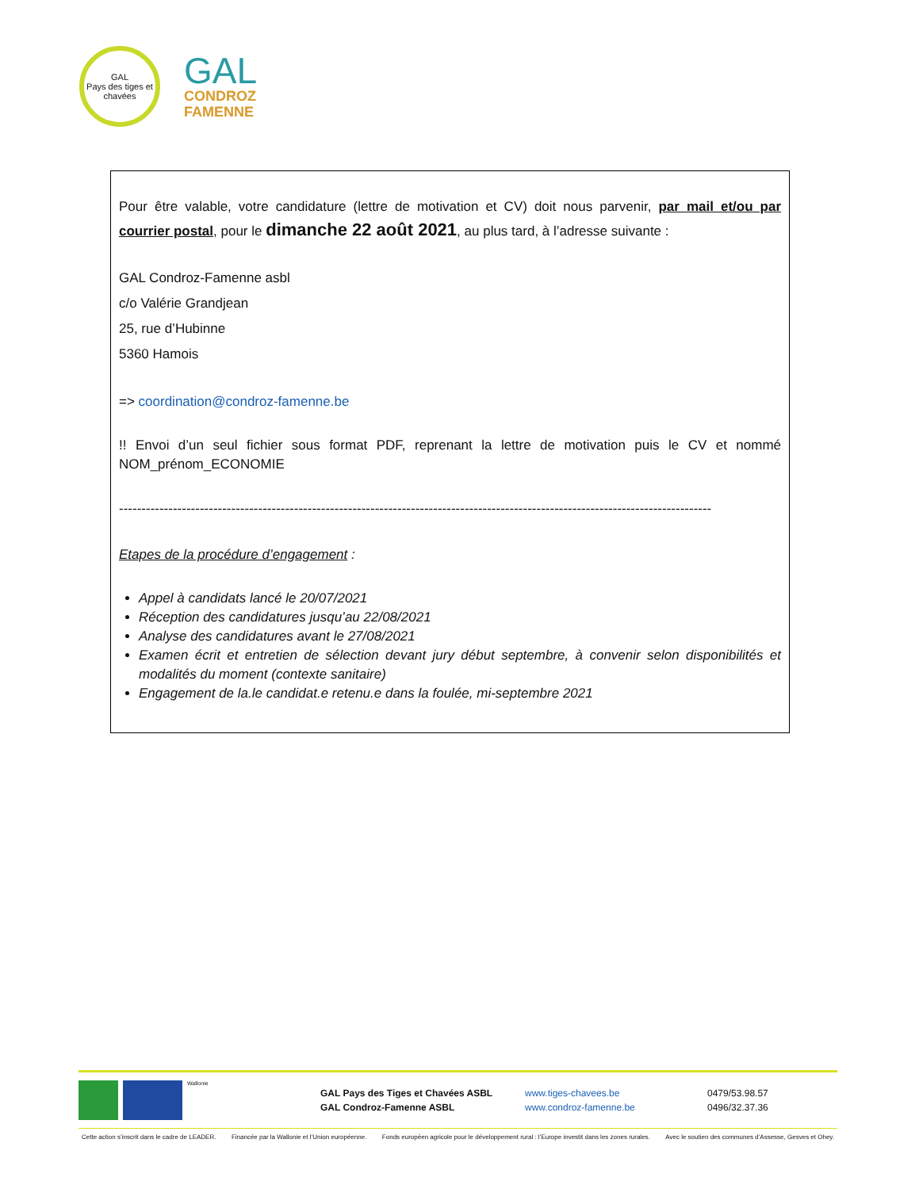GAL
Pays des tiges et chavées
GAL
CONDROZ
FAMENNE
Pour être valable, votre candidature (lettre de motivation et CV) doit nous parvenir, par mail et/ou par courrier postal, pour le dimanche 22 août 2021, au plus tard, à l’adresse suivante :
GAL Condroz-Famenne asbl
c/o Valérie Grandjean
25, rue d’Hubinne
5360 Hamois
=> coordination@condroz-famenne.be
!! Envoi d’un seul fichier sous format PDF, reprenant la lettre de motivation puis le CV et nommé NOM_prénom_ECONOMIE
------------------------------------------------------------------------------------------------------------------------------------
Etapes de la procédure d’engagement :
Appel à candidats lancé le 20/07/2021
Réception des candidatures jusqu’au 22/08/2021
Analyse des candidatures avant le 27/08/2021
Examen écrit et entretien de sélection devant jury début septembre, à convenir selon disponibilités et modalités du moment (contexte sanitaire)
Engagement de la.le candidat.e retenu.e dans la foulée, mi-septembre 2021
Wallonie
GAL Pays des Tiges et Chavées ASBL
GAL Condroz-Famenne ASBL
www.tiges-chavees.be
www.condroz-famenne.be
0479/53.98.57
0496/32.37.36
Cette action s’inscrit dans le cadre de LEADER. Financée par la Wallonie et l’Union européenne. Fonds européen agricole pour le développement rural : l’Europe investit dans les zones rurales. Avec le soutien des communes d’Assesse, Gesves et Ohey.